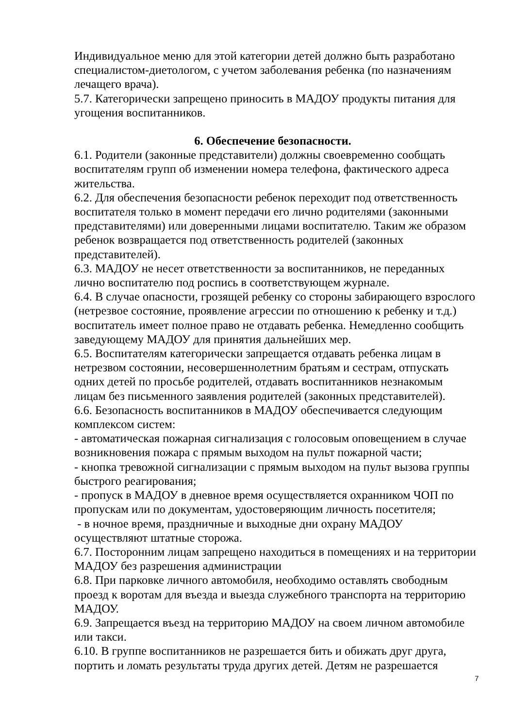Индивидуальное меню для этой категории детей должно быть разработано специалистом-диетологом, с учетом заболевания ребенка (по назначениям лечащего врача).
5.7. Категорически запрещено приносить в МАДОУ продукты питания для угощения воспитанников.
6. Обеспечение безопасности.
6.1. Родители (законные представители) должны своевременно сообщать воспитателям групп об изменении номера телефона, фактического адреса жительства.
6.2. Для обеспечения безопасности ребенок переходит под ответственность воспитателя только в момент передачи его лично родителями (законными представителями) или доверенными лицами воспитателю. Таким же образом ребенок возвращается под ответственность родителей (законных представителей).
6.3. МАДОУ не несет ответственности за воспитанников, не переданных лично воспитателю под роспись в соответствующем журнале.
6.4. В случае опасности, грозящей ребенку со стороны забирающего взрослого (нетрезвое состояние, проявление агрессии по отношению к ребенку и т.д.) воспитатель имеет полное право не отдавать ребенка. Немедленно сообщить заведующему МАДОУ для принятия дальнейших мер.
6.5. Воспитателям категорически запрещается отдавать ребенка лицам в нетрезвом состоянии, несовершеннолетним братьям и сестрам, отпускать одних детей по просьбе родителей, отдавать воспитанников незнакомым лицам без письменного заявления родителей (законных представителей).
6.6. Безопасность воспитанников в МАДОУ обеспечивается следующим комплексом систем:
- автоматическая пожарная сигнализация с голосовым оповещением в случае возникновения пожара с прямым выходом на пульт пожарной части;
- кнопка тревожной сигнализации с прямым выходом на пульт вызова группы быстрого реагирования;
- пропуск в МАДОУ в дневное время осуществляется охранником ЧОП по пропускам или по документам, удостоверяющим личность посетителя;
- в ночное время, праздничные и выходные дни охрану МАДОУ осуществляют штатные сторожа.
6.7. Посторонним лицам запрещено находиться в помещениях и на территории МАДОУ без разрешения администрации
6.8. При парковке личного автомобиля, необходимо оставлять свободным проезд к воротам для въезда и выезда служебного транспорта на территорию МАДОУ.
6.9. Запрещается въезд на территорию МАДОУ на своем личном автомобиле или такси.
6.10. В группе воспитанников не разрешается бить и обижать друг друга, портить и ломать результаты труда других детей. Детям не разрешается
7